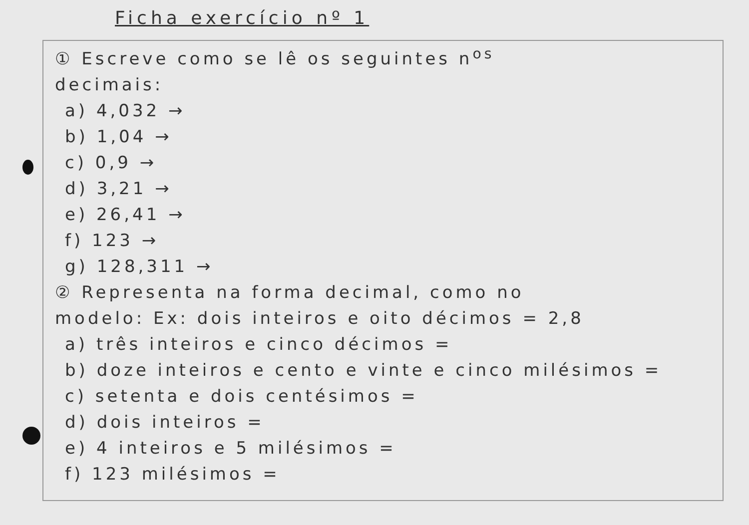Ficha exercício nº 1
① Escreve como se lê os seguintes n<sup>os</sup>
decimais:
a) 4,032 →
b) 1,04 →
c) 0,9 →
d) 3,21 →
e) 26,41 →
f) 123 →
g) 128,311 →
② Representa na forma decimal, como no
modelo: Ex: dois inteiros e oito décimos = 2,8
a) três inteiros e cinco décimos =
b) doze inteiros e cento e vinte e cinco milésimos =
c) setenta e dois centésimos =
d) dois inteiros =
e) 4 inteiros e 5 milésimos =
f) 123 milésimos =